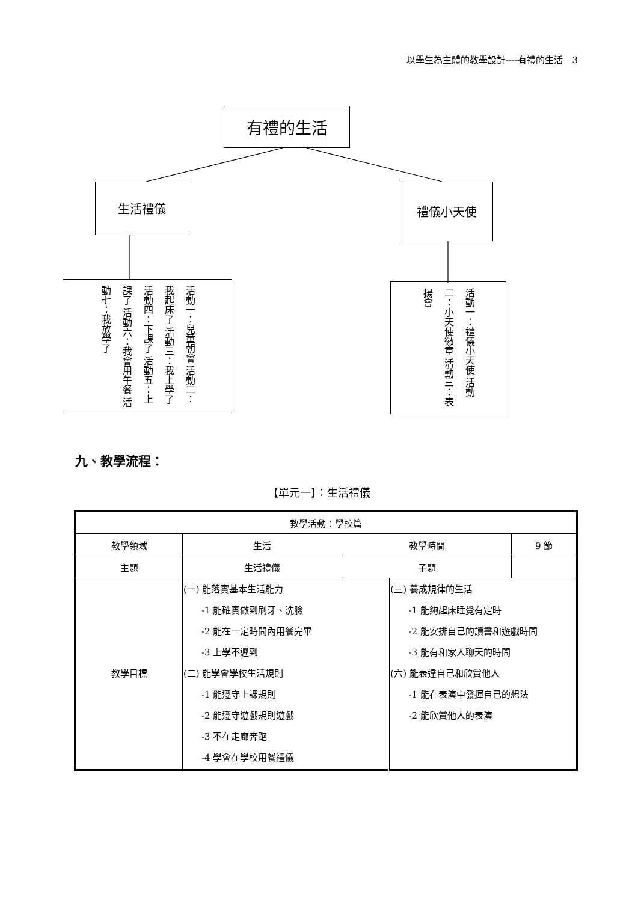以學生為主體的教學設計----有禮的生活　3
有禮的生活
生活禮儀 禮儀小天使
活動一：兒童朝會 活動二：我起床了 活動三：我上學了 活動四：下課了 活動五：上課了 活動六：我會用午餐 活動七：我放學了
活動一：禮儀小天使 活動二：小天使徽章 活動三：表揚會
九、教學流程：
【單元一】：生活禮儀
| 教學活動：學校篇 | | | | |
| 教學領域 | 生活 | 教學時間 | | 9 節 |
| 主題 | 生活禮儀 | 子題 | | |
| 教學目標 | (一) 能落實基本生活能力 -1 能確實做到刷牙、洗臉 -2 能在一定時間內用餐完畢 -3 上學不遲到 (二) 能學會學校生活規則 -1 能遵守上課規則 -2 能遵守遊戲規則遊戲 -3 不在走廊奔跑 -4 學會在學校用餐禮儀 | | (三) 養成規律的生活 -1 能夠起床睡覺有定時 -2 能安排自己的讀書和遊戲時間 -3 能有和家人聊天的時間 (六) 能表達自己和欣賞他人 -1 能在表演中發揮自己的想法 -2 能欣賞他人的表演 | |